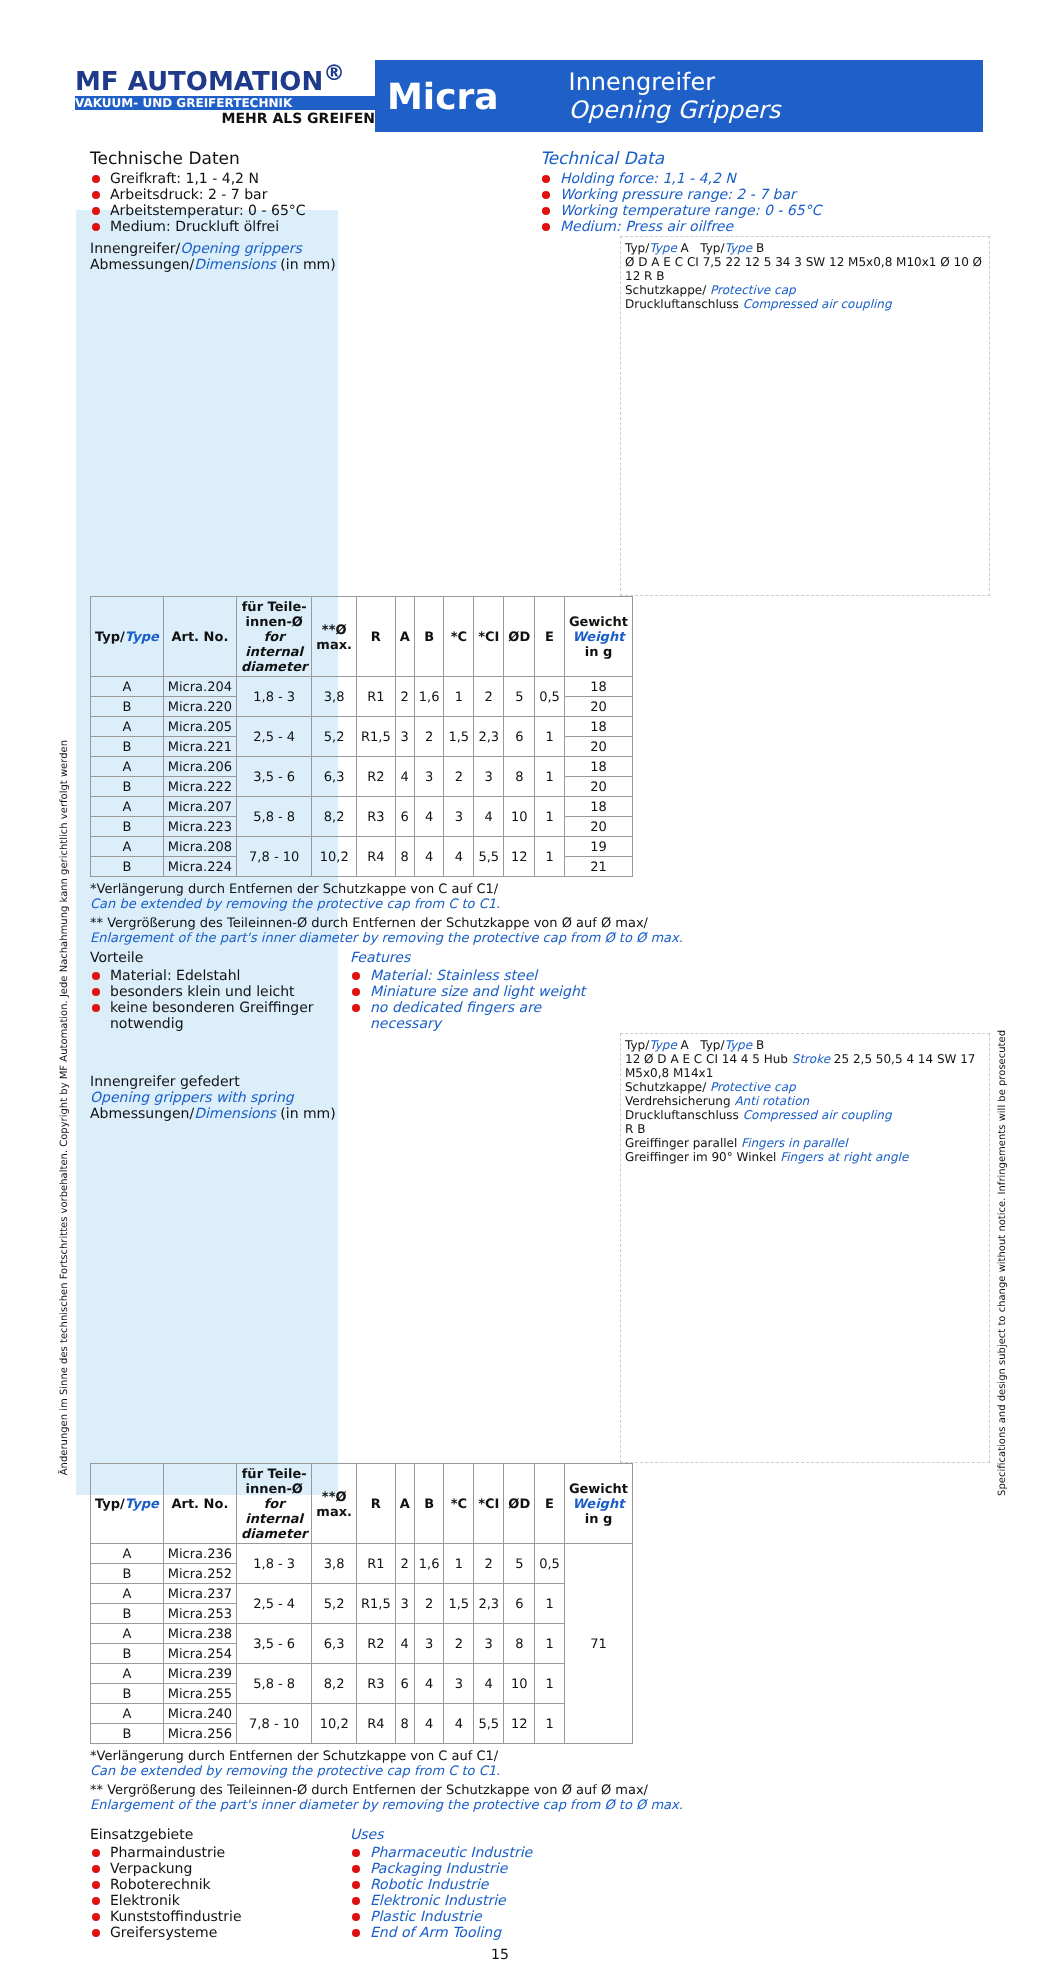MF AUTOMATION<sup>®</sup>
VAKUUM- UND GREIFERTECHNIK
MEHR ALS GREIFEN
Micra Innengreifer
Opening Grippers
Technische Daten
Greifkraft: 1,1 - 4,2 N
Arbeitsdruck: 2 - 7 bar
Arbeitstemperatur: 0 - 65°C
Medium: Druckluft ölfrei
Technical Data
Holding force: 1,1 - 4,2 N
Working pressure range: 2 - 7 bar
Working temperature range: 0 - 65°C
Medium: Press air oilfree
Typ/Type A Typ/Type B
Ø D A E C CI 7,5 22 12 5 34 3 SW 12 M5x0,8 M10x1 Ø 10 Ø 12 R B
Schutzkappe/ Protective cap
Druckluftanschluss Compressed air coupling
Innengreifer/Opening grippers
Abmessungen/Dimensions (in mm)
| Typ/ Type | Art. No. | für Teile-innen-Ø for internal diameter | **Ø max. | R | A | B | *C | *CI | ØD | E | Gewicht Weight in g |
| --- | --- | --- | --- | --- | --- | --- | --- | --- | --- | --- | --- |
| A | Micra.204 | 1,8 - 3 | 3,8 | R1 | 2 | 1,6 | 1 | 2 | 5 | 0,5 | 18 |
| B | Micra.220 | | | | | | | | | | 20 |
| A | Micra.205 | 2,5 - 4 | 5,2 | R1,5 | 3 | 2 | 1,5 | 2,3 | 6 | 1 | 18 |
| B | Micra.221 | | | | | | | | | | 20 |
| A | Micra.206 | 3,5 - 6 | 6,3 | R2 | 4 | 3 | 2 | 3 | 8 | 1 | 18 |
| B | Micra.222 | | | | | | | | | | 20 |
| A | Micra.207 | 5,8 - 8 | 8,2 | R3 | 6 | 4 | 3 | 4 | 10 | 1 | 18 |
| B | Micra.223 | | | | | | | | | | 20 |
| A | Micra.208 | 7,8 - 10 | 10,2 | R4 | 8 | 4 | 4 | 5,5 | 12 | 1 | 19 |
| B | Micra.224 | | | | | | | | | | 21 |
*Verlängerung durch Entfernen der Schutzkappe von C auf C1/
Can be extended by removing the protective cap from C to C1.
** Vergrößerung des Teileinnen-Ø durch Entfernen der Schutzkappe von Ø auf Ø max/
Enlargement of the part's inner diameter by removing the protective cap from Ø to Ø max.
Vorteile
Material: Edelstahl
besonders klein und leicht
keine besonderen Greiffinger notwendig
Features
Material: Stainless steel
Miniature size and light weight
no dedicated fingers are necessary
Typ/Type A Typ/Type B
12 Ø D A E C CI 14 4 5 Hub Stroke 25 2,5 50,5 4 14 SW 17 M5x0,8 M14x1
Schutzkappe/ Protective cap
Verdrehsicherung Anti rotation
Druckluftanschluss Compressed air coupling
R B
Greiffinger parallel Fingers in parallel
Greiffinger im 90° Winkel Fingers at right angle
Innengreifer gefedert
Opening grippers with spring
Abmessungen/Dimensions (in mm)
| Typ/ Type | Art. No. | für Teile-innen-Ø for internal diameter | **Ø max. | R | A | B | *C | *CI | ØD | E | Gewicht Weight in g |
| --- | --- | --- | --- | --- | --- | --- | --- | --- | --- | --- | --- |
| A | Micra.236 | 1,8 - 3 | 3,8 | R1 | 2 | 1,6 | 1 | 2 | 5 | 0,5 | 71 |
| B | Micra.252 | | | | | | | | | | |
| A | Micra.237 | 2,5 - 4 | 5,2 | R1,5 | 3 | 2 | 1,5 | 2,3 | 6 | 1 | |
| B | Micra.253 | | | | | | | | | | |
| A | Micra.238 | 3,5 - 6 | 6,3 | R2 | 4 | 3 | 2 | 3 | 8 | 1 | |
| B | Micra.254 | | | | | | | | | | |
| A | Micra.239 | 5,8 - 8 | 8,2 | R3 | 6 | 4 | 3 | 4 | 10 | 1 | |
| B | Micra.255 | | | | | | | | | | |
| A | Micra.240 | 7,8 - 10 | 10,2 | R4 | 8 | 4 | 4 | 5,5 | 12 | 1 | |
| B | Micra.256 | | | | | | | | | | |
*Verlängerung durch Entfernen der Schutzkappe von C auf C1/
Can be extended by removing the protective cap from C to C1.
** Vergrößerung des Teileinnen-Ø durch Entfernen der Schutzkappe von Ø auf Ø max/
Enlargement of the part's inner diameter by removing the protective cap from Ø to Ø max.
Einsatzgebiete
Pharmaindustrie
Verpackung
Roboterechnik
Elektronik
Kunststoffindustrie
Greifersysteme
Uses
Pharmaceutic Industrie
Packaging Industrie
Robotic Industrie
Elektronic Industrie
Plastic Industrie
End of Arm Tooling
15
Änderungen im Sinne des technischen Fortschrittes vorbehalten. Copyright by MF Automation. Jede Nachahmung kann gerichtlich verfolgt werden
Specifications and design subject to change without notice. Infringements will be prosecuted